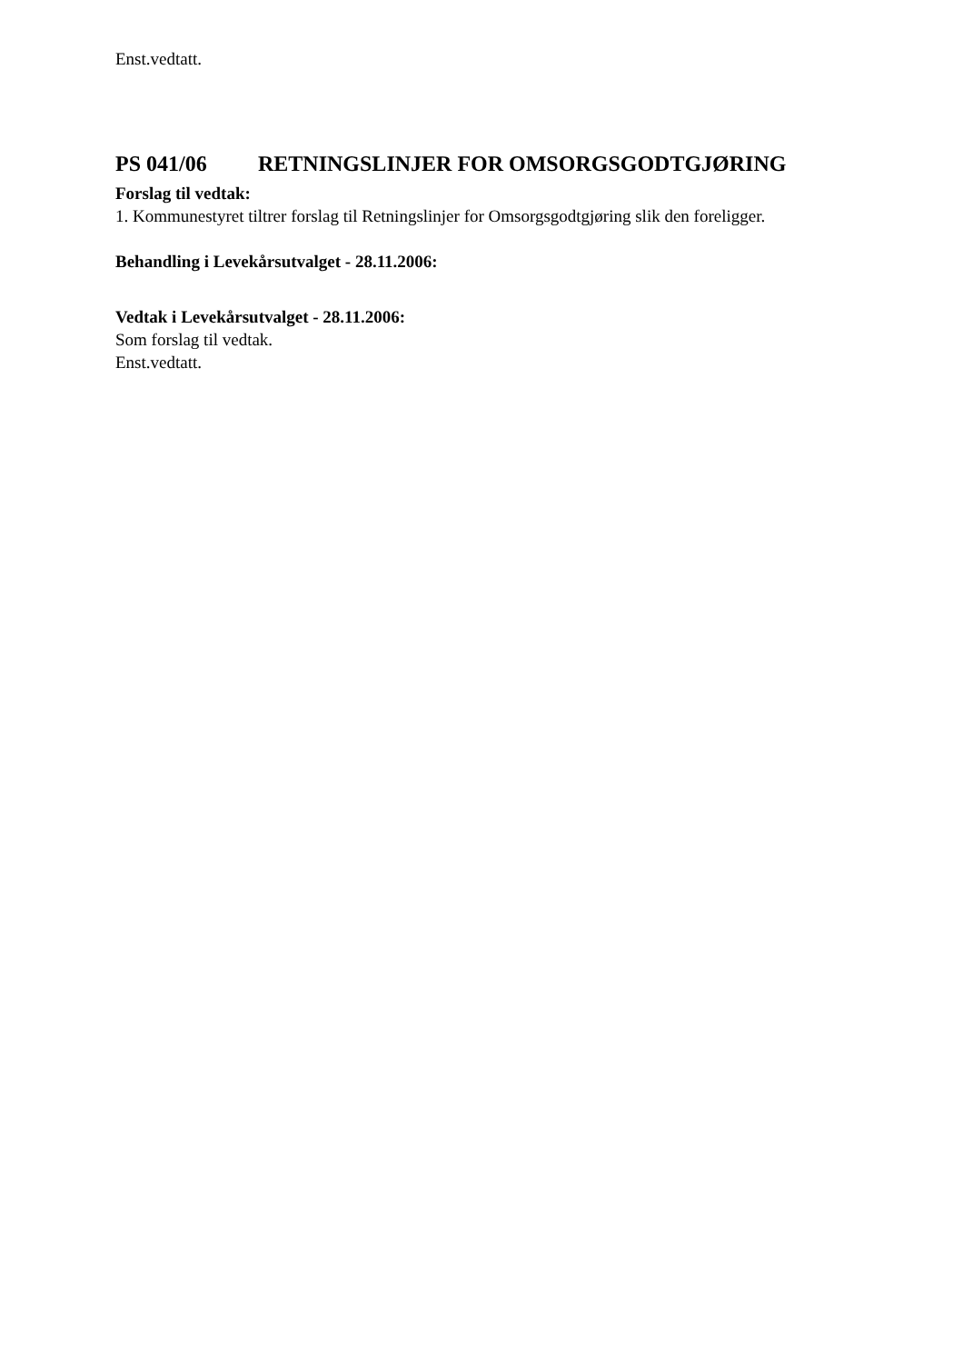Enst.vedtatt.
PS 041/06 RETNINGSLINJER FOR OMSORGSGODTGJØRING
Forslag til vedtak:
1. Kommunestyret tiltrer forslag til Retningslinjer for Omsorgsgodtgjøring slik den foreligger.
Behandling i Levekårsutvalget - 28.11.2006:
Vedtak i Levekårsutvalget - 28.11.2006:
Som forslag til vedtak.
Enst.vedtatt.